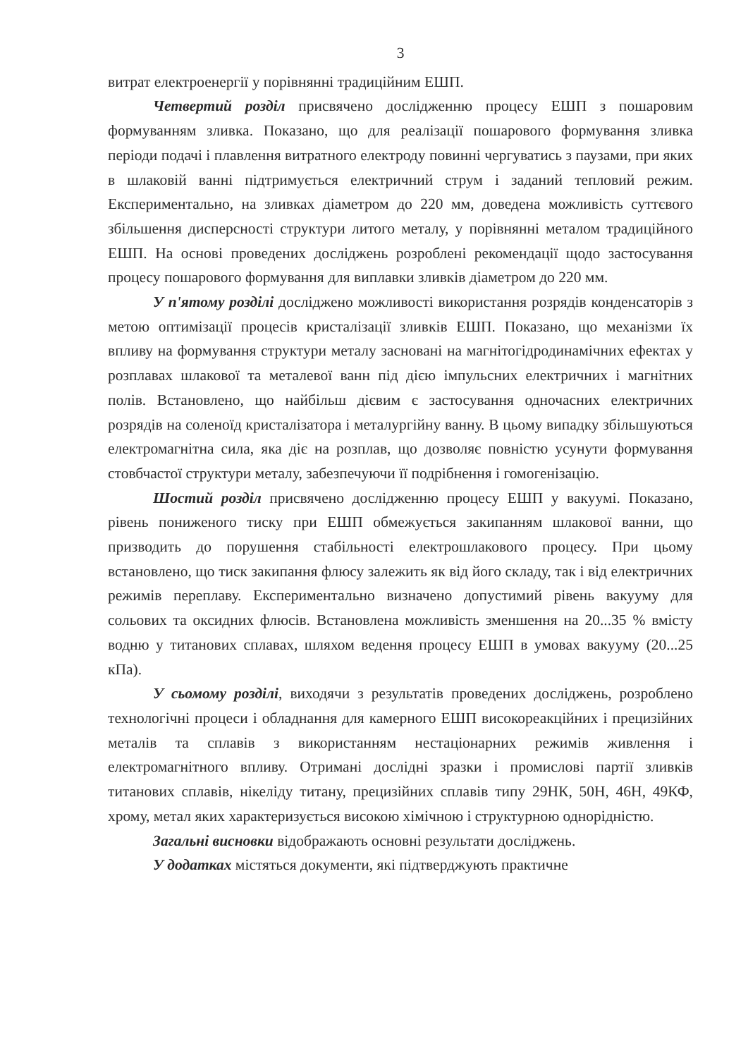3
витрат електроенергії у порівнянні традиційним ЕШП.
Четвертий розділ присвячено дослідженню процесу ЕШП з пошаровим формуванням зливка. Показано, що для реалізації пошарового формування зливка періоди подачі і плавлення витратного електроду повинні чергуватись з паузами, при яких в шлаковій ванні підтримується електричний струм і заданий тепловий режим. Експериментально, на зливках діаметром до 220 мм, доведена можливість суттєвого збільшення дисперсності структури литого металу, у порівнянні металом традиційного ЕШП. На основі проведених досліджень розроблені рекомендації щодо застосування процесу пошарового формування для виплавки зливків діаметром до 220 мм.
У п'ятому розділі досліджено можливості використання розрядів конденсаторів з метою оптимізації процесів кристалізації зливків ЕШП. Показано, що механізми їх впливу на формування структури металу засновані на магнітогідродинамічних ефектах у розплавах шлакової та металевої ванн під дією імпульсних електричних і магнітних полів. Встановлено, що найбільш дієвим є застосування одночасних електричних розрядів на соленоїд кристалізатора і металургійну ванну. В цьому випадку збільшуються електромагнітна сила, яка діє на розплав, що дозволяє повністю усунути формування стовбчастої структури металу, забезпечуючи її подрібнення і гомогенізацію.
Шостий розділ присвячено дослідженню процесу ЕШП у вакуумі. Показано, рівень пониженого тиску при ЕШП обмежується закипанням шлакової ванни, що призводить до порушення стабільності електрошлакового процесу. При цьому встановлено, що тиск закипання флюсу залежить як від його складу, так і від електричних режимів переплаву. Експериментально визначено допустимий рівень вакууму для сольових та оксидних флюсів. Встановлена можливість зменшення на 20...35 % вмісту водню у титанових сплавах, шляхом ведення процесу ЕШП в умовах вакууму (20...25 кПа).
У сьомому розділі, виходячи з результатів проведених досліджень, розроблено технологічні процеси і обладнання для камерного ЕШП високореакційних і прецизійних металів та сплавів з використанням нестаціонарних режимів живлення і електромагнітного впливу. Отримані дослідні зразки і промислові партії зливків титанових сплавів, нікеліду титану, прецизійних сплавів типу 29НК, 50Н, 46Н, 49КФ, хрому, метал яких характеризується високою хімічною і структурною однорідністю.
Загальні висновки відображають основні результати досліджень.
У додатках містяться документи, які підтверджують практичне